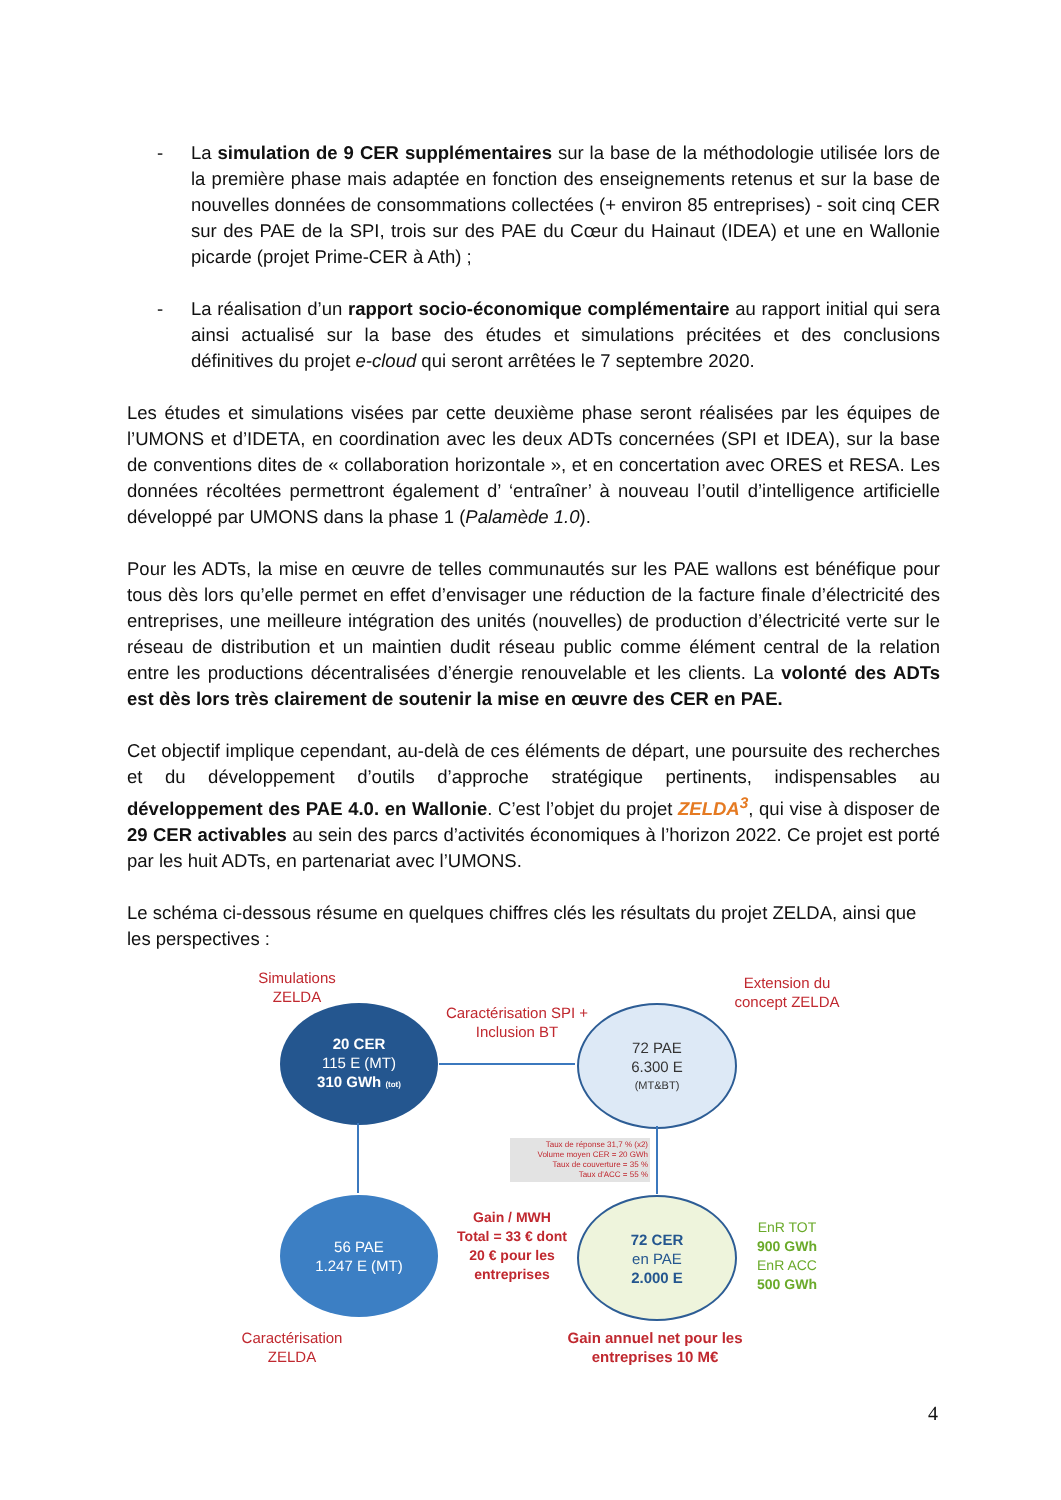- La simulation de 9 CER supplémentaires sur la base de la méthodologie utilisée lors de la première phase mais adaptée en fonction des enseignements retenus et sur la base de nouvelles données de consommations collectées (+ environ 85 entreprises) - soit cinq CER sur des PAE de la SPI, trois sur des PAE du Cœur du Hainaut (IDEA) et une en Wallonie picarde (projet Prime-CER à Ath) ;
- La réalisation d’un rapport socio-économique complémentaire au rapport initial qui sera ainsi actualisé sur la base des études et simulations précitées et des conclusions définitives du projet e-cloud qui seront arrêtées le 7 septembre 2020.
Les études et simulations visées par cette deuxième phase seront réalisées par les équipes de l’UMONS et d’IDETA, en coordination avec les deux ADTs concernées (SPI et IDEA), sur la base de conventions dites de « collaboration horizontale », et en concertation avec ORES et RESA. Les données récoltées permettront également d’ ‘entraîner’ à nouveau l’outil d’intelligence artificielle développé par UMONS dans la phase 1 (Palamède 1.0).
Pour les ADTs, la mise en œuvre de telles communautés sur les PAE wallons est bénéfique pour tous dès lors qu’elle permet en effet d’envisager une réduction de la facture finale d’électricité des entreprises, une meilleure intégration des unités (nouvelles) de production d’électricité verte sur le réseau de distribution et un maintien dudit réseau public comme élément central de la relation entre les productions décentralisées d’énergie renouvelable et les clients. La volonté des ADTs est dès lors très clairement de soutenir la mise en œuvre des CER en PAE.
Cet objectif implique cependant, au-delà de ces éléments de départ, une poursuite des recherches et du développement d’outils d’approche stratégique pertinents, indispensables au développement des PAE 4.0. en Wallonie. C’est l’objet du projet ZELDA<sup>3</sup>, qui vise à disposer de 29 CER activables au sein des parcs d’activités économiques à l’horizon 2022. Ce projet est porté par les huit ADTs, en partenariat avec l’UMONS.
Le schéma ci-dessous résume en quelques chiffres clés les résultats du projet ZELDA, ainsi que les perspectives :
Simulations ZELDA
20 CER
115 E (MT)
310 GWh (tot)
Caractérisation SPI + Inclusion BT
Extension du concept ZELDA
72 PAE
6.300 E
(MT&BT)
Taux de réponse 31,7 % (x2)
Volume moyen CER = 20 GWh
Taux de couverture = 35 %
Taux d'ACC = 55 %
56 PAE
1.247 E (MT)
Gain / MWH Total = 33 € dont 20 € pour les entreprises
72 CER
en PAE
2.000 E
EnR TOT
900 GWh
EnR ACC
500 GWh
Caractérisation ZELDA
Gain annuel net pour les entreprises 10 M€
4